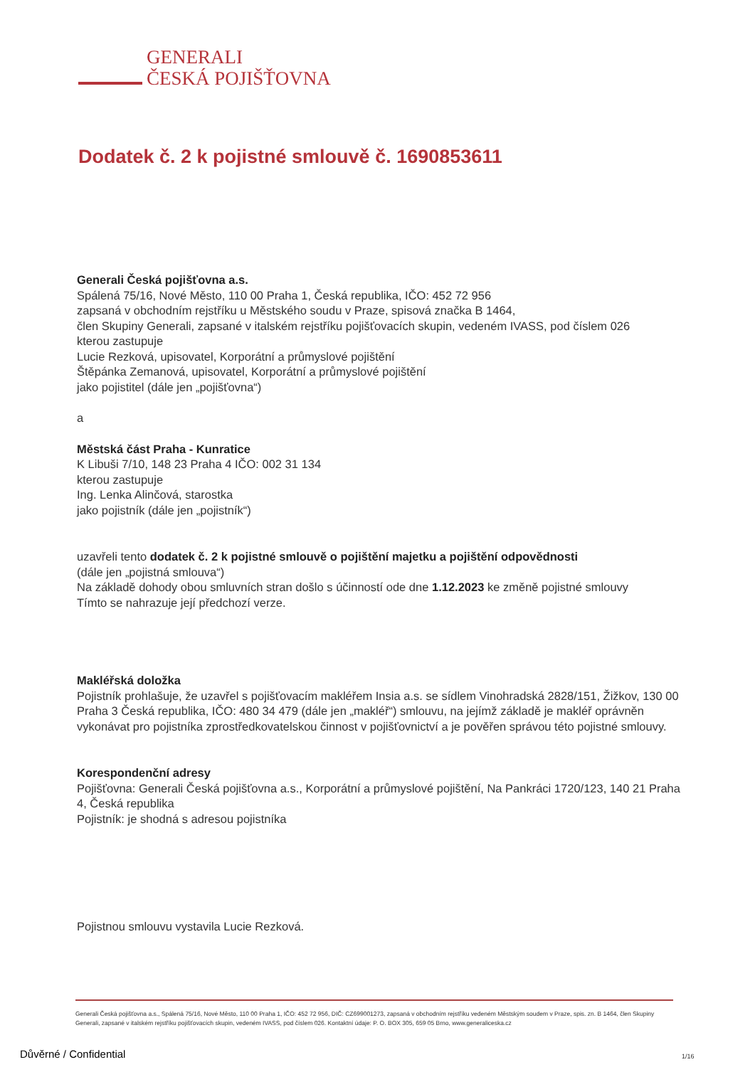GENERALI
ČESKÁ POJIŠŤOVNA
Dodatek č. 2 k pojistné smlouvě č. 1690853611
Generali Česká pojišťovna a.s.
Spálená 75/16, Nové Město, 110 00 Praha 1, Česká republika, IČO: 452 72 956
zapsaná v obchodním rejstříku u Městského soudu v Praze, spisová značka B 1464,
člen Skupiny Generali, zapsané v italském rejstříku pojišťovacích skupin, vedeném IVASS, pod číslem 026
kterou zastupuje
Lucie Rezková, upisovatel, Korporátní a průmyslové pojištění
Štěpánka Zemanová, upisovatel, Korporátní a průmyslové pojištění
jako pojistitel (dále jen „pojišťovna“)
a
Městská část Praha - Kunratice
K Libuši 7/10, 148 23 Praha 4 IČO: 002 31 134
kterou zastupuje
Ing. Lenka Alinčová, starostka
jako pojistník (dále jen „pojistník“)
uzavřeli tento dodatek č. 2 k pojistné smlouvě o pojištění majetku a pojištění odpovědnosti
(dále jen „pojistná smlouva“)
Na základě dohody obou smluvních stran došlo s účinností ode dne 1.12.2023 ke změně pojistné smlouvy
Tímto se nahrazuje její předchozí verze.
Makléřská doložka
Pojistník prohlašuje, že uzavřel s pojišťovacím makléřem Insia a.s. se sídlem Vinohradská 2828/151, Žižkov, 130 00 Praha 3 Česká republika, IČO: 480 34 479 (dále jen „makléř“) smlouvu, na jejímž základě je makléř oprávněn vykonávat pro pojistníka zprostředkovatelskou činnost v pojišťovnictví a je pověřen správou této pojistné smlouvy.
Korespondenční adresy
Pojišťovna: Generali Česká pojišťovna a.s., Korporátní a průmyslové pojištění, Na Pankráci 1720/123, 140 21 Praha 4, Česká republika
Pojistník: je shodná s adresou pojistníka
Pojistnou smlouvu vystavila Lucie Rezková.
Generali Česká pojišťovna a.s., Spálená 75/16, Nové Město, 110 00 Praha 1, IČO: 452 72 956, DIČ: CZ699001273, zapsaná v obchodním rejstříku vedeném Městským soudem v Praze, spis. zn. B 1464, člen Skupiny Generali, zapsané v italském rejstříku pojišťovacích skupin, vedeném IVASS, pod číslem 026. Kontaktní údaje: P. O. BOX 305, 659 05 Brno, www.generaliceska.cz
Důvěrné / Confidential 1/16